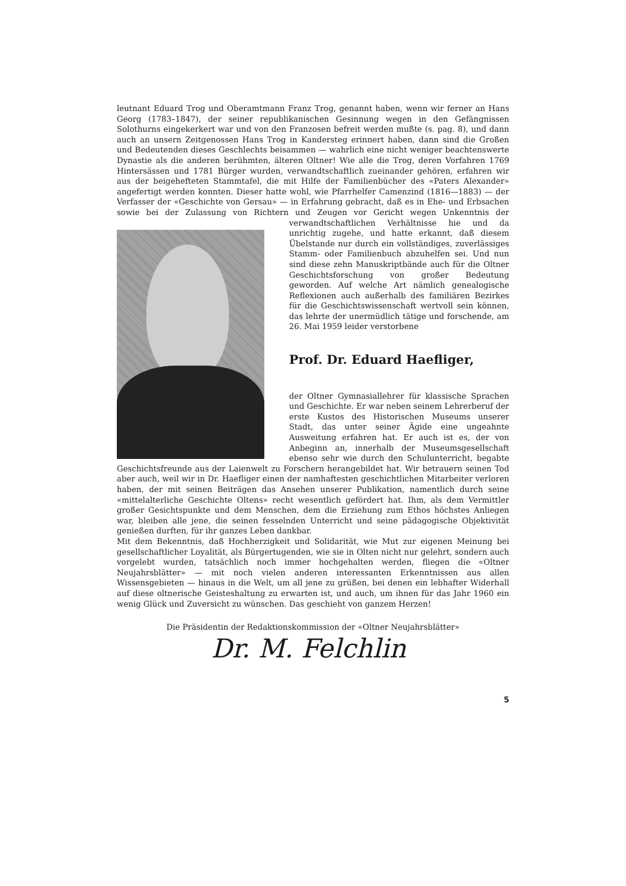leutnant Eduard Trog und Oberamtmann Franz Trog, genannt haben, wenn wir ferner an Hans Georg (1783–1847), der seiner republikanischen Gesinnung wegen in den Gefängnissen Solothurns eingekerkert war und von den Franzosen befreit werden mußte (s. pag. 8), und dann auch an unsern Zeitgenossen Hans Trog in Kandersteg erinnert haben, dann sind die Großen und Bedeutenden dieses Geschlechts beisammen — wahrlich eine nicht weniger beachtenswerte Dynastie als die anderen berühmten, älteren Oltner! Wie alle die Trog, deren Vorfahren 1769 Hintersässen und 1781 Bürger wurden, verwandtschaftlich zueinander gehören, erfahren wir aus der beigehefteten Stammtafel, die mit Hilfe der Familienbücher des «Paters Alexander» angefertigt werden konnten. Dieser hatte wohl, wie Pfarrhelfer Camenzind (1816—1883) — der Verfasser der «Geschichte von Gersau» — in Erfahrung gebracht, daß es in Ehe- und Erbsachen sowie bei der Zulassung von Richtern und Zeugen vor Gericht wegen Unkenntnis der verwandtschaftlichen Verhältnisse hie und da unrichtig zugehe, und hatte erkannt, daß diesem Übelstande nur durch ein vollständiges, zuverlässiges Stamm- oder Familienbuch abzuhelfen sei. Und nun sind diese zehn Manuskriptbände auch für die Oltner Geschichtsforschung von großer Bedeutung geworden. Auf welche Art nämlich genealogische Reflexionen auch außerhalb des familiären Bezirkes für die Geschichtswissenschaft wertvoll sein können, das lehrte der unermüdlich tätige und forschende, am 26. Mai 1959 leider verstorbene
Prof. Dr. Eduard Haefliger,
der Oltner Gymnasiallehrer für klassische Sprachen und Geschichte. Er war neben seinem Lehrerberuf der erste Kustos des Historischen Museums unserer Stadt, das unter seiner Ägide eine ungeahnte Ausweitung erfahren hat. Er auch ist es, der von Anbeginn an, innerhalb der Museumsgesellschaft ebenso sehr wie durch den Schulunterricht, begabte Geschichtsfreunde aus der Laienwelt zu Forschern herangebildet hat. Wir betrauern seinen Tod aber auch, weil wir in Dr. Haefliger einen der namhaftesten geschichtlichen Mitarbeiter verloren haben, der mit seinen Beiträgen das Ansehen unserer Publikation, namentlich durch seine «mittelalterliche Geschichte Oltens» recht wesentlich gefördert hat. Ihm, als dem Vermittler großer Gesichtspunkte und dem Menschen, dem die Erziehung zum Ethos höchstes Anliegen war, bleiben alle jene, die seinen fesselnden Unterricht und seine pädagogische Objektivität genießen durften, für ihr ganzes Leben dankbar.
Mit dem Bekenntnis, daß Hochherzigkeit und Solidarität, wie Mut zur eigenen Meinung bei gesellschaftlicher Loyalität, als Bürgertugenden, wie sie in Olten nicht nur gelehrt, sondern auch vorgelebt wurden, tatsächlich noch immer hochgehalten werden, fliegen die «Oltner Neujahrsblätter» — mit noch vielen anderen interessanten Erkenntnissen aus allen Wissensgebieten — hinaus in die Welt, um all jene zu grüßen, bei denen ein lebhafter Widerhall auf diese oltnerische Geisteshaltung zu erwarten ist, und auch, um ihnen für das Jahr 1960 ein wenig Glück und Zuversicht zu wünschen. Das geschieht von ganzem Herzen!
Die Präsidentin der Redaktionskommission der «Oltner Neujahrsblätter»
Dr. M. Felchlin
5